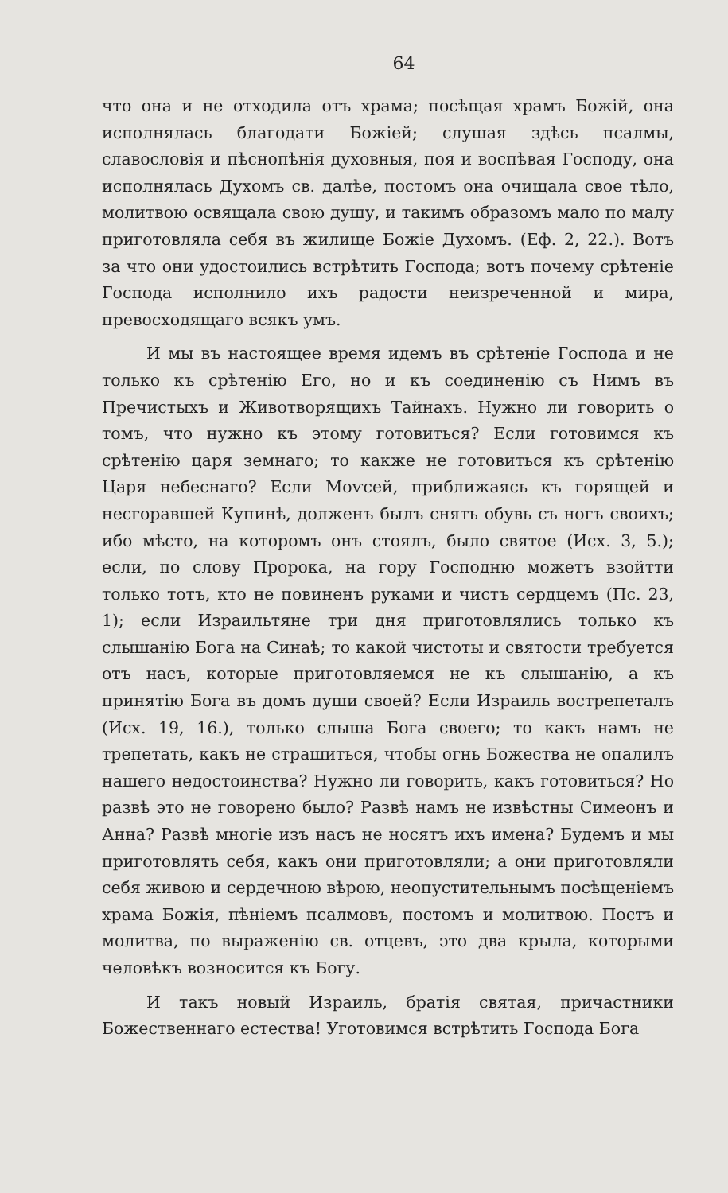64
что она и не отходила отъ храма; посѣщая храмъ Божій, она исполнялась благодати Божіей; слушая здѣсь псалмы, славословія и пѣснопѣнія духовныя, поя и воспѣвая Господу, она исполнялась Духомъ св. далѣе, постомъ она очищала свое тѣло, молитвою освящала свою душу, и такимъ образомъ мало по малу приготовляла себя въ жилище Божіе Духомъ. (Еф. 2, 22.). Вотъ за что они удостоились встрѣтить Господа; вотъ почему срѣтеніе Господа исполнило ихъ радости неизреченной и мира, превосходящаго всякъ умъ.
И мы въ настоящее время идемъ въ срѣтеніе Господа и не только къ срѣтенію Его, но и къ соединенію съ Нимъ въ Пречистыхъ и Животворящихъ Тайнахъ. Нужно ли говорить о томъ, что нужно къ этому готовиться? Если готовимся къ срѣтенію царя земнаго; то какже не готовиться къ срѣтенію Царя небеснаго? Если Моѵсей, приближаясь къ горящей и несгоравшей Купинѣ, долженъ былъ снять обувь съ ногъ своихъ; ибо мѣсто, на которомъ онъ стоялъ, было святое (Исх. 3, 5.); если, по слову Пророка, на гору Господню можетъ взойтти только тотъ, кто не повиненъ руками и чистъ сердцемъ (Пс. 23, 1); если Израильтяне три дня приготовлялись только къ слышанію Бога на Синаѣ; то какой чистоты и святости требуется отъ насъ, которые приготовляемся не къ слышанію, а къ принятію Бога въ домъ души своей? Если Израиль вострепеталъ (Исх. 19, 16.), только слыша Бога своего; то какъ намъ не трепетать, какъ не страшиться, чтобы огнь Божества не опалилъ нашего недостоинства? Нужно ли говорить, какъ готовиться? Но развѣ это не говорено было? Развѣ намъ не извѣстны Симеонъ и Анна? Развѣ многіе изъ насъ не носятъ ихъ имена? Будемъ и мы приготовлять себя, какъ они приготовляли; а они приготовляли себя живою и сердечною вѣрою, неопустительнымъ посѣщеніемъ храма Божія, пѣніемъ псалмовъ, постомъ и молитвою. Постъ и молитва, по выраженію св. отцевъ, это два крыла, которыми человѣкъ возносится къ Богу.
И такъ новый Израиль, братія святая, причастники Божественнаго естества! Уготовимся встрѣтить Господа Бога